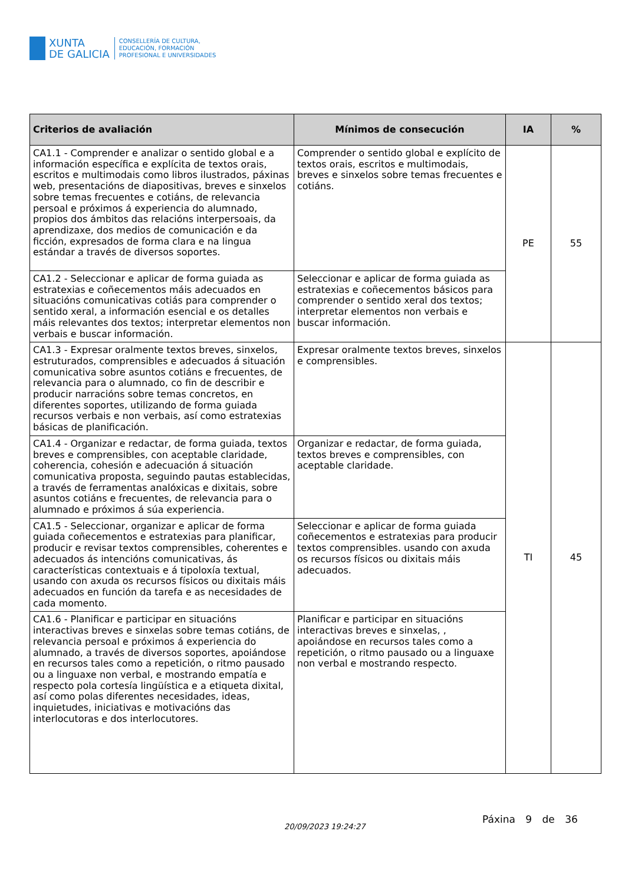XUNTA
DE GALICIA
CONSELLERÍA DE CULTURA,
EDUCACIÓN, FORMACIÓN
PROFESIONAL E UNIVERSIDADES
| Criterios de avaliación | Mínimos de consecución | IA | % |
| --- | --- | --- | --- |
| CA1.1 - Comprender e analizar o sentido global e a información específica e explícita de textos orais, escritos e multimodais como libros ilustrados, páxinas web, presentacións de diapositivas, breves e sinxelos sobre temas frecuentes e cotiáns, de relevancia persoal e próximos á experiencia do alumnado, propios dos ámbitos das relacións interpersoais, da aprendizaxe, dos medios de comunicación e da ficción, expresados de forma clara e na lingua estándar a través de diversos soportes. | Comprender o sentido global e explícito de textos orais, escritos e multimodais, breves e sinxelos sobre temas frecuentes e cotiáns. | PE | 55 |
| CA1.2 - Seleccionar e aplicar de forma guiada as estratexias e coñecementos máis adecuados en situacións comunicativas cotiás para comprender o sentido xeral, a información esencial e os detalles máis relevantes dos textos; interpretar elementos non verbais e buscar información. | Seleccionar e aplicar de forma guiada as estratexias e coñecementos básicos para comprender o sentido xeral dos textos; interpretar elementos non verbais e buscar información. | | |
| CA1.3 - Expresar oralmente textos breves, sinxelos, estruturados, comprensibles e adecuados á situación comunicativa sobre asuntos cotiáns e frecuentes, de relevancia para o alumnado, co fin de describir e producir narracións sobre temas concretos, en diferentes soportes, utilizando de forma guiada recursos verbais e non verbais, así como estratexias básicas de planificación. | Expresar oralmente textos breves, sinxelos e comprensibles. | TI | 45 |
| CA1.4 - Organizar e redactar, de forma guiada, textos breves e comprensibles, con aceptable claridade, coherencia, cohesión e adecuación á situación comunicativa proposta, seguindo pautas establecidas, a través de ferramentas analóxicas e dixitais, sobre asuntos cotiáns e frecuentes, de relevancia para o alumnado e próximos á súa experiencia. | Organizar e redactar, de forma guiada, textos breves e comprensibles, con aceptable claridade. | | |
| CA1.5 - Seleccionar, organizar e aplicar de forma guiada coñecementos e estratexias para planificar, producir e revisar textos comprensibles, coherentes e adecuados ás intencións comunicativas, ás características contextuais e á tipoloxía textual, usando con axuda os recursos físicos ou dixitais máis adecuados en función da tarefa e as necesidades de cada momento. | Seleccionar e aplicar de forma guiada coñecementos e estratexias para producir textos comprensibles. usando con axuda os recursos físicos ou dixitais máis adecuados. | | |
| CA1.6 - Planificar e participar en situacións interactivas breves e sinxelas sobre temas cotiáns, de relevancia persoal e próximos á experiencia do alumnado, a través de diversos soportes, apoiándose en recursos tales como a repetición, o ritmo pausado ou a linguaxe non verbal, e mostrando empatía e respecto pola cortesía lingüística e a etiqueta dixital, así como polas diferentes necesidades, ideas, inquietudes, iniciativas e motivacións das interlocutoras e dos interlocutores. | Planificar e participar en situacións interactivas breves e sinxelas, , apoiándose en recursos tales como a repetición, o ritmo pausado ou a linguaxe non verbal e mostrando respecto. | | |
20/09/2023 19:24:27
Páxina 9 de 36